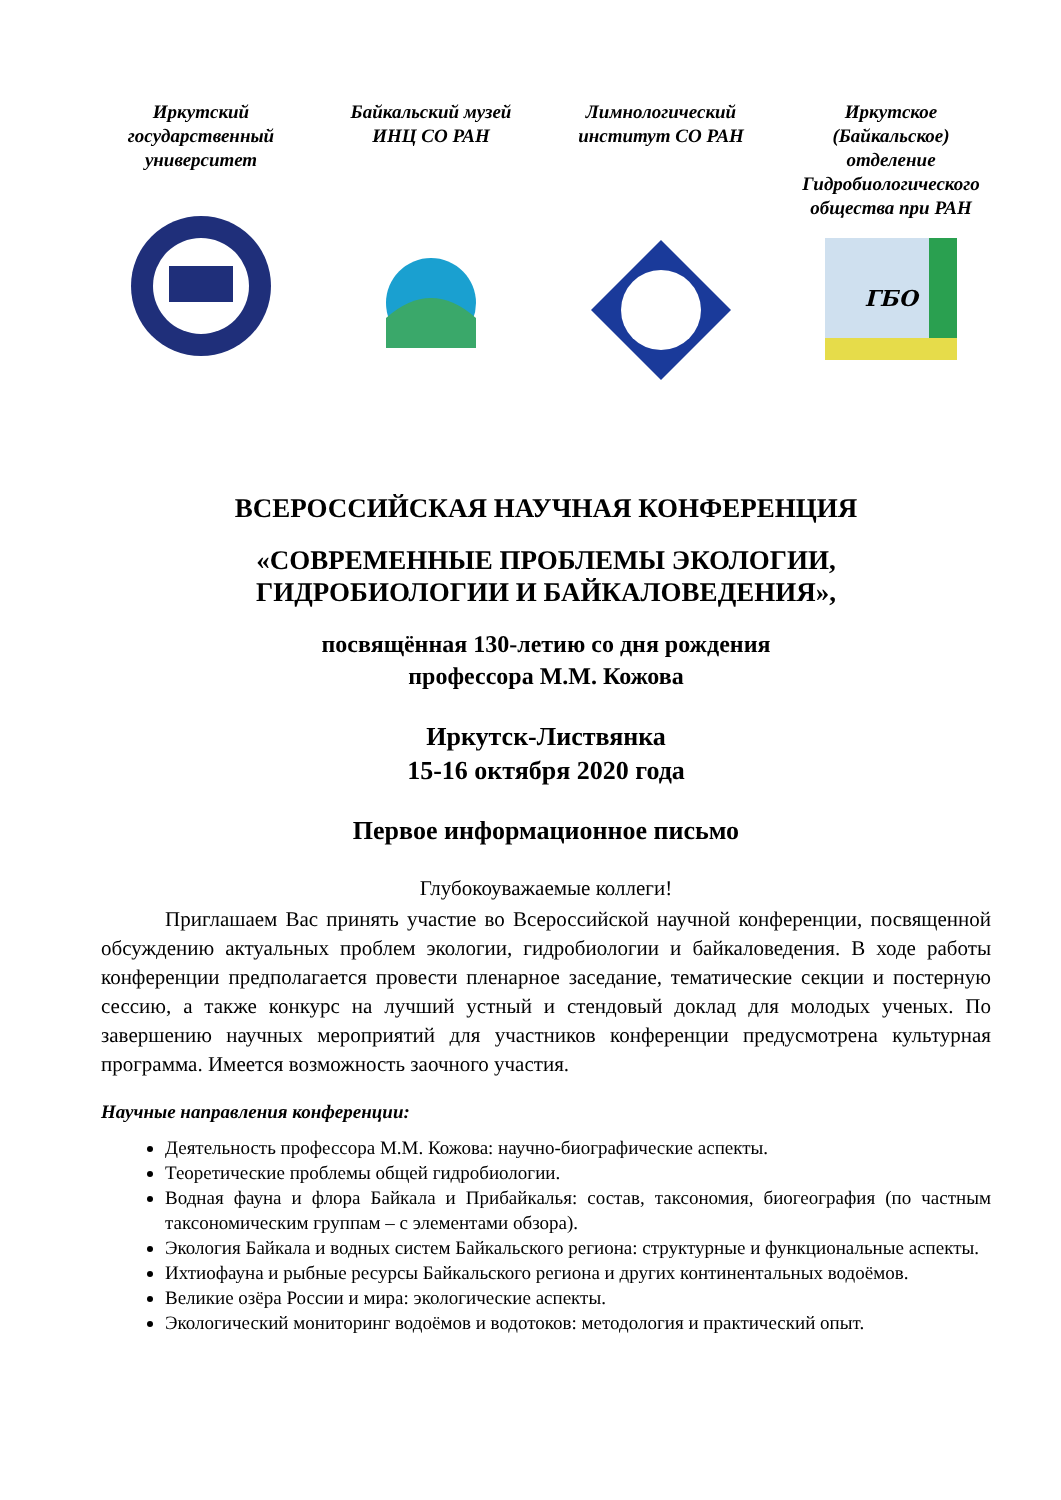Иркутский государственный университет
Байкальский музей ИНЦ СО РАН
Лимнологический институт СО РАН
Иркутское (Байкальское) отделение Гидробиологического общества при РАН
ГБО
ВСЕРОССИЙСКАЯ НАУЧНАЯ КОНФЕРЕНЦИЯ
«СОВРЕМЕННЫЕ ПРОБЛЕМЫ ЭКОЛОГИИ,
ГИДРОБИОЛОГИИ И БАЙКАЛОВЕДЕНИЯ»,
посвящённая 130-летию со дня рождения
профессора М.М. Кожова
Иркутск-Листвянка
15-16 октября 2020 года
Первое информационное письмо
Глубокоуважаемые коллеги!
Приглашаем Вас принять участие во Всероссийской научной конференции, посвященной обсуждению актуальных проблем экологии, гидробиологии и байкаловедения. В ходе работы конференции предполагается провести пленарное заседание, тематические секции и постерную сессию, а также конкурс на лучший устный и стендовый доклад для молодых ученых. По завершению научных мероприятий для участников конференции предусмотрена культурная программа. Имеется возможность заочного участия.
Научные направления конференции:
Деятельность профессора М.М. Кожова: научно-биографические аспекты.
Теоретические проблемы общей гидробиологии.
Водная фауна и флора Байкала и Прибайкалья: состав, таксономия, биогеография (по частным таксономическим группам – с элементами обзора).
Экология Байкала и водных систем Байкальского региона: структурные и функциональные аспекты.
Ихтиофауна и рыбные ресурсы Байкальского региона и других континентальных водоёмов.
Великие озёра России и мира: экологические аспекты.
Экологический мониторинг водоёмов и водотоков: методология и практический опыт.